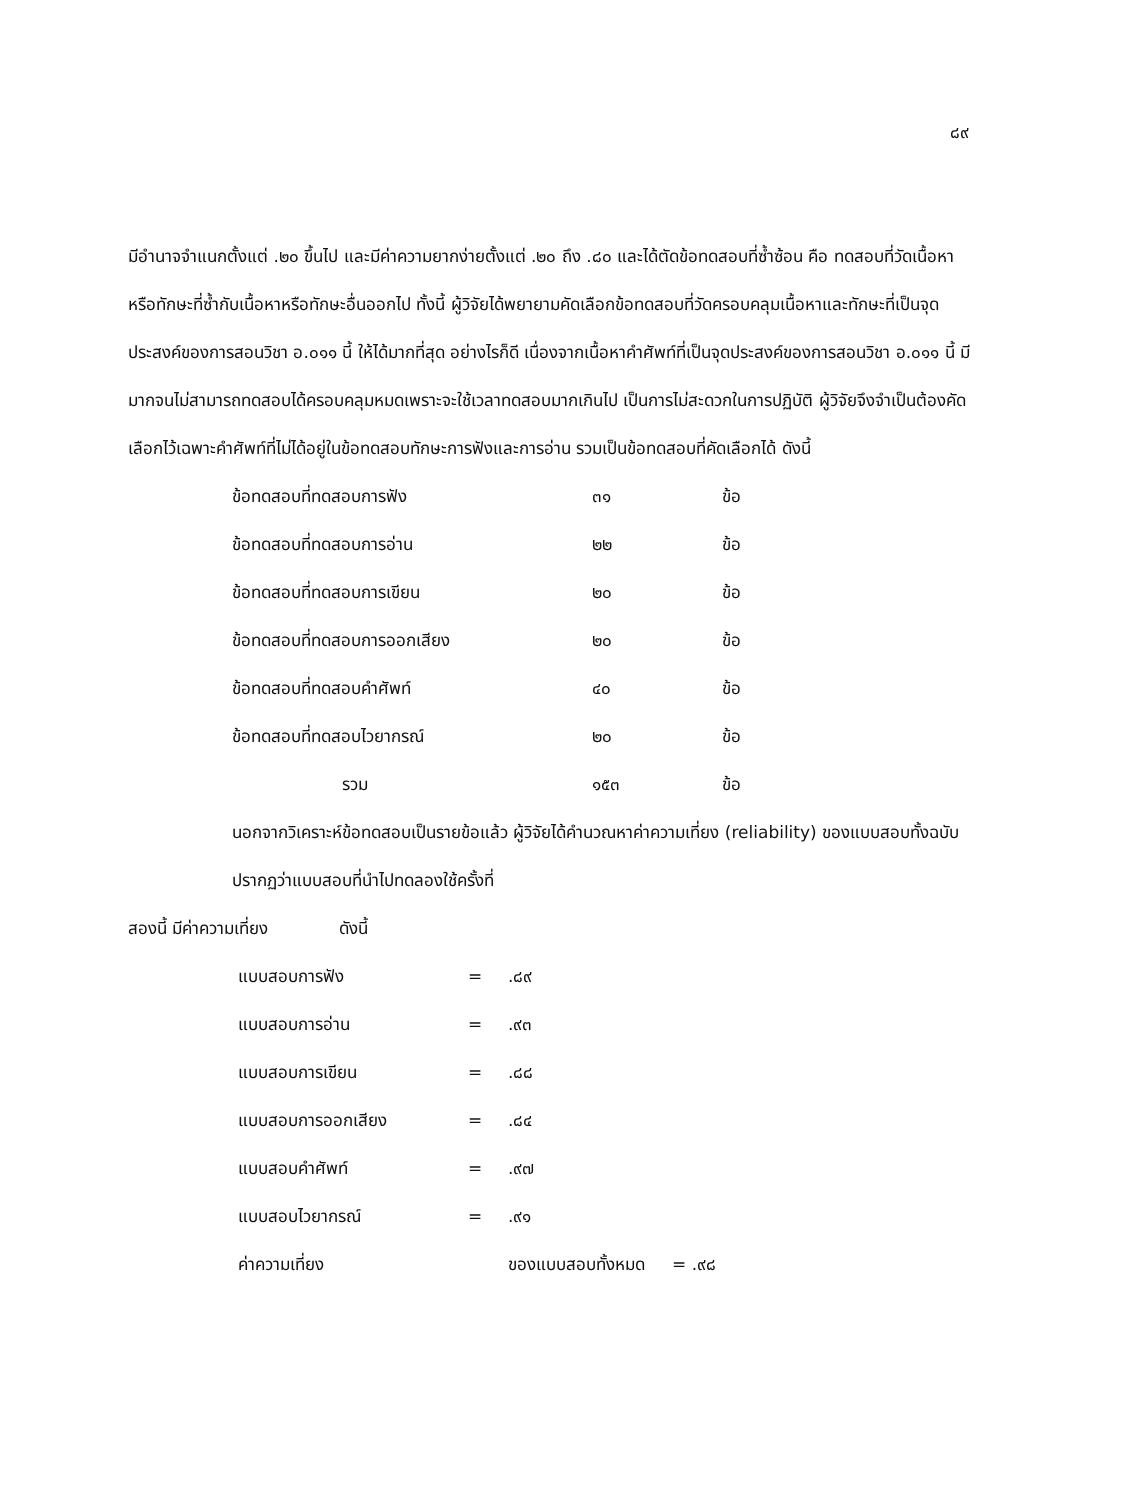๘๙
มีอำนาจจำแนกตั้งแต่ .๒๐ ขึ้นไป และมีค่าความยากง่ายตั้งแต่ .๒๐ ถึง .๘๐ และได้ตัดข้อทดสอบที่ซ้ำซ้อน คือ ทดสอบที่วัดเนื้อหาหรือทักษะที่ซ้ำกับเนื้อหาหรือทักษะอื่นออกไป ทั้งนี้ ผู้วิจัยได้พยายามคัดเลือกข้อทดสอบที่วัดครอบคลุมเนื้อหาและทักษะที่เป็นจุดประสงค์ของการสอนวิชา อ.๐๑๑ นี้ ให้ได้มากที่สุด อย่างไรก็ดี เนื่องจากเนื้อหาคำศัพท์ที่เป็นจุดประสงค์ของการสอนวิชา อ.๐๑๑ นี้ มีมากจนไม่สามารถทดสอบได้ครอบคลุมหมดเพราะจะใช้เวลาทดสอบมากเกินไป เป็นการไม่สะดวกในการปฏิบัติ ผู้วิจัยจึงจำเป็นต้องคัดเลือกไว้เฉพาะคำศัพท์ที่ไม่ได้อยู่ในข้อทดสอบทักษะการฟังและการอ่าน รวมเป็นข้อทดสอบที่คัดเลือกได้ ดังนี้
| ข้อทดสอบที่ทดสอบการฟัง | ๓๑ | ข้อ |
| ข้อทดสอบที่ทดสอบการอ่าน | ๒๒ | ข้อ |
| ข้อทดสอบที่ทดสอบการเขียน | ๒๐ | ข้อ |
| ข้อทดสอบที่ทดสอบการออกเสียง | ๒๐ | ข้อ |
| ข้อทดสอบที่ทดสอบคำศัพท์ | ๔๐ | ข้อ |
| ข้อทดสอบที่ทดสอบไวยากรณ์ | ๒๐ | ข้อ |
| รวม | ๑๕๓ | ข้อ |
นอกจากวิเคราะห์ข้อทดสอบเป็นรายข้อแล้ว ผู้วิจัยได้คำนวณหาค่าความเที่ยง (reliability) ของแบบสอบทั้งฉบับ ปรากฏว่าแบบสอบที่นำไปทดลองใช้ครั้งที่
สองนี้ มีค่าความเที่ยง ดังนี้
| แบบสอบการฟัง | = | .๘๙ |
| แบบสอบการอ่าน | = | .๙๓ |
| แบบสอบการเขียน | = | .๘๘ |
| แบบสอบการออกเสียง | = | .๘๔ |
| แบบสอบคำศัพท์ | = | .๙๗ |
| แบบสอบไวยากรณ์ | = | .๙๑ |
| ค่าความเที่ยง | ของแบบสอบทั้งหมด = .๙๘ | |